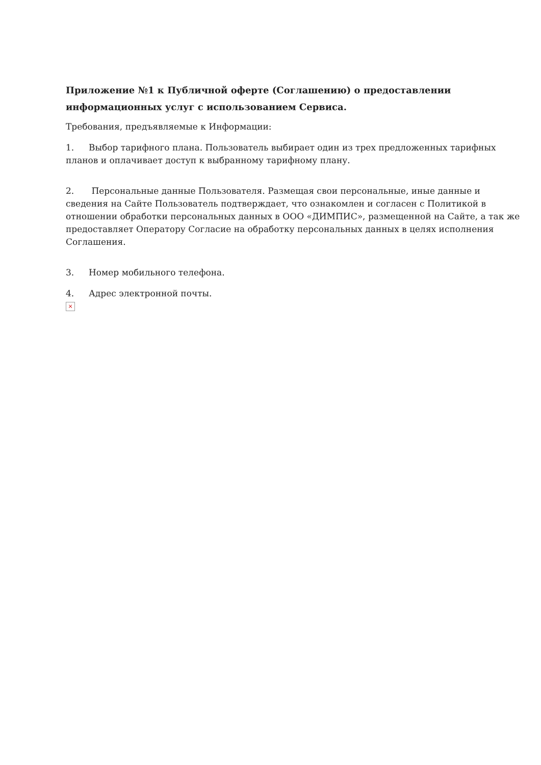Приложение №1 к Публичной оферте (Соглашению) о предоставлении информационных услуг с использованием Сервиса.
Требования, предъявляемые к Информации:
1. Выбор тарифного плана. Пользователь выбирает один из трех предложенных тарифных планов и оплачивает доступ к выбранному тарифному плану.
2. Персональные данные Пользователя. Размещая свои персональные, иные данные и сведения на Сайте Пользователь подтверждает, что ознакомлен и согласен с Политикой в отношении обработки персональных данных в ООО «ДИМПИС», размещенной на Сайте, а так же предоставляет Оператору Согласие на обработку персональных данных в целях исполнения Соглашения.
3. Номер мобильного телефона.
4. Адрес электронной почты.
×